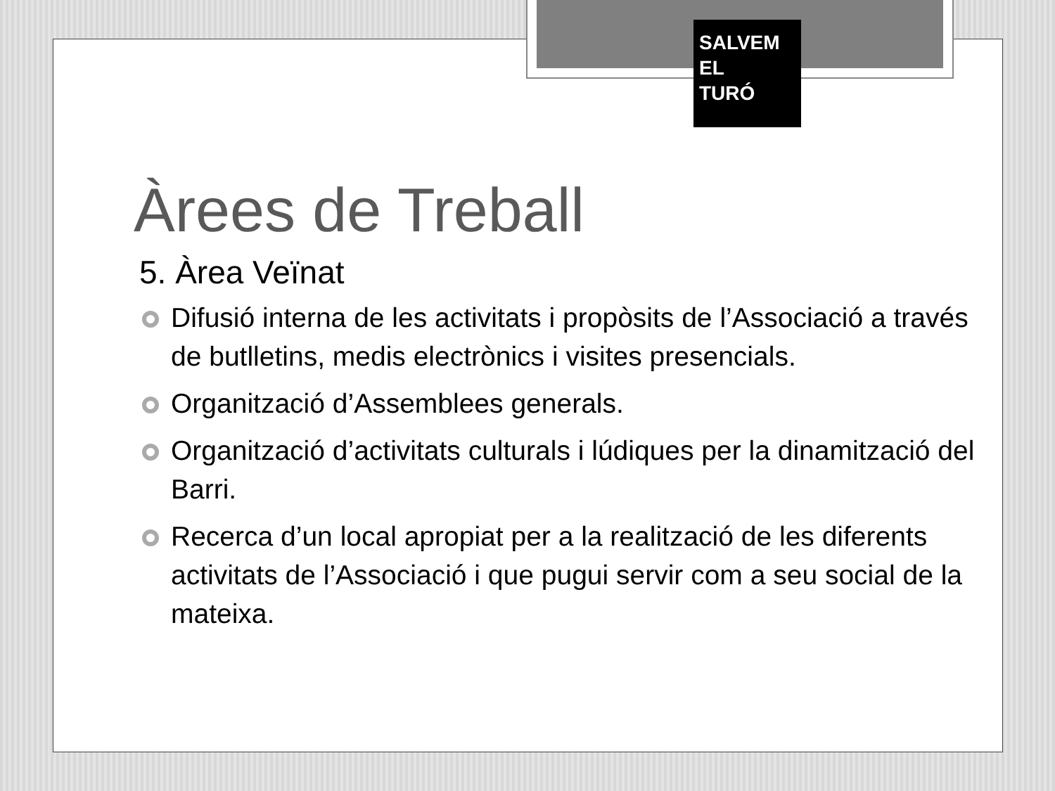SALVEM
EL
TURÓ
Àrees de Treball
5. Àrea Veïnat
Difusió interna de les activitats i propòsits de l’Associació a través de butlletins, medis electrònics i visites presencials.
Organització d’Assemblees generals.
Organització d’activitats culturals i lúdiques per la dinamització del Barri.
Recerca d’un local apropiat per a la realització de les diferents activitats de l’Associació i que pugui servir com a seu social de la mateixa.